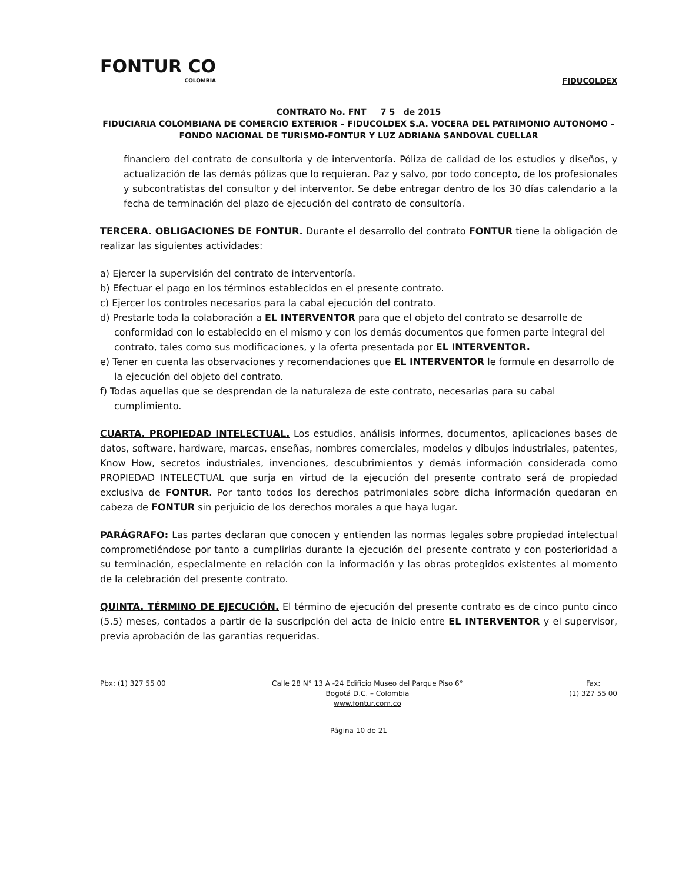FONTUR CO
COLOMBIA
FIDUCOLDEX
CONTRATO No. FNT 7 5 de 2015
FIDUCIARIA COLOMBIANA DE COMERCIO EXTERIOR – FIDUCOLDEX S.A. VOCERA DEL PATRIMONIO AUTONOMO – FONDO NACIONAL DE TURISMO-FONTUR Y LUZ ADRIANA SANDOVAL CUELLAR
financiero del contrato de consultoría y de interventoría. Póliza de calidad de los estudios y diseños, y actualización de las demás pólizas que lo requieran. Paz y salvo, por todo concepto, de los profesionales y subcontratistas del consultor y del interventor. Se debe entregar dentro de los 30 días calendario a la fecha de terminación del plazo de ejecución del contrato de consultoría.
TERCERA. OBLIGACIONES DE FONTUR. Durante el desarrollo del contrato FONTUR tiene la obligación de realizar las siguientes actividades:
a) Ejercer la supervisión del contrato de interventoría.
b) Efectuar el pago en los términos establecidos en el presente contrato.
c) Ejercer los controles necesarios para la cabal ejecución del contrato.
d) Prestarle toda la colaboración a EL INTERVENTOR para que el objeto del contrato se desarrolle de conformidad con lo establecido en el mismo y con los demás documentos que formen parte integral del contrato, tales como sus modificaciones, y la oferta presentada por EL INTERVENTOR.
e) Tener en cuenta las observaciones y recomendaciones que EL INTERVENTOR le formule en desarrollo de la ejecución del objeto del contrato.
f) Todas aquellas que se desprendan de la naturaleza de este contrato, necesarias para su cabal cumplimiento.
CUARTA. PROPIEDAD INTELECTUAL. Los estudios, análisis informes, documentos, aplicaciones bases de datos, software, hardware, marcas, enseñas, nombres comerciales, modelos y dibujos industriales, patentes, Know How, secretos industriales, invenciones, descubrimientos y demás información considerada como PROPIEDAD INTELECTUAL que surja en virtud de la ejecución del presente contrato será de propiedad exclusiva de FONTUR. Por tanto todos los derechos patrimoniales sobre dicha información quedaran en cabeza de FONTUR sin perjuicio de los derechos morales a que haya lugar.
PARÁGRAFO: Las partes declaran que conocen y entienden las normas legales sobre propiedad intelectual comprometiéndose por tanto a cumplirlas durante la ejecución del presente contrato y con posterioridad a su terminación, especialmente en relación con la información y las obras protegidos existentes al momento de la celebración del presente contrato.
QUINTA. TÉRMINO DE EJECUCIÓN. El término de ejecución del presente contrato es de cinco punto cinco (5.5) meses, contados a partir de la suscripción del acta de inicio entre EL INTERVENTOR y el supervisor, previa aprobación de las garantías requeridas.
Pbx: (1) 327 55 00 Calle 28 N° 13 A -24 Edificio Museo del Parque Piso 6°
Bogotá D.C. – Colombia
www.fontur.com.co
Fax:
(1) 327 55 00
Página 10 de 21